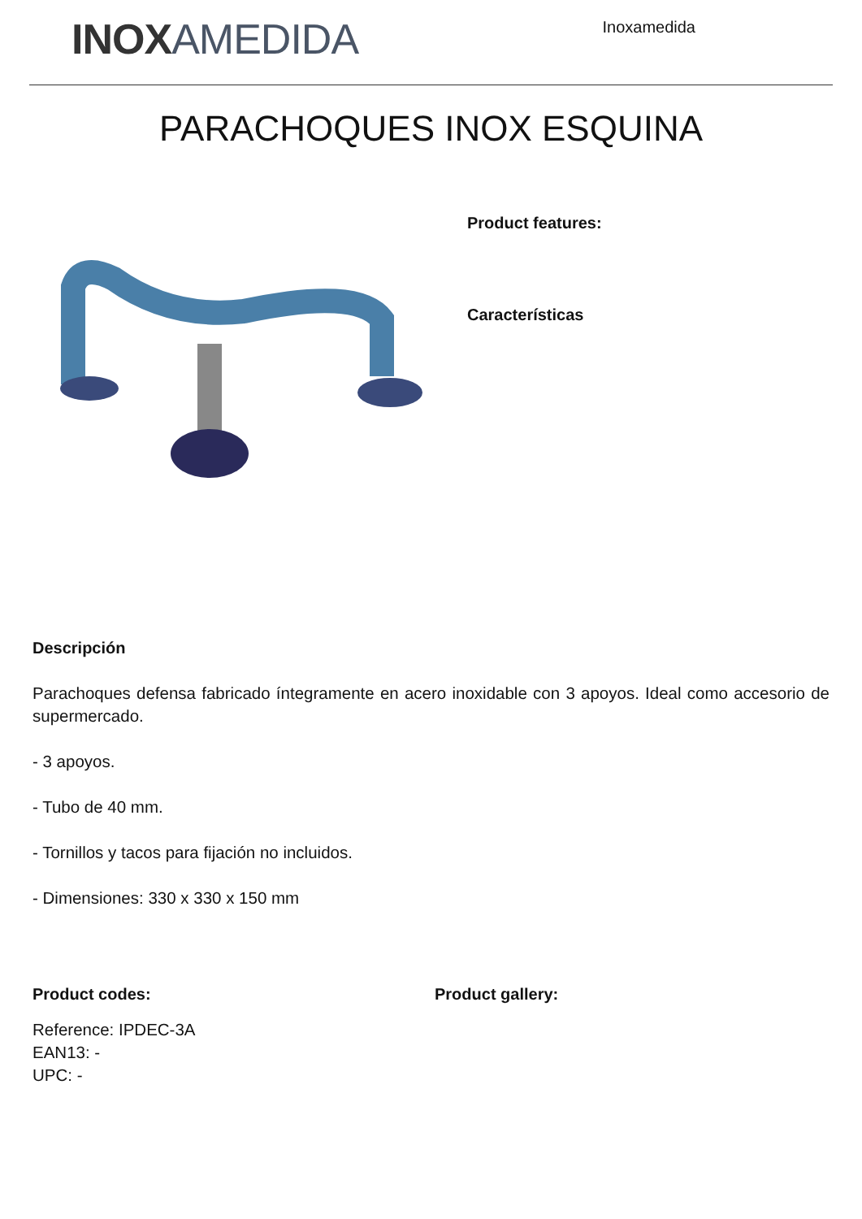INOX AMEDIDA
Inoxamedida
PARACHOQUES INOX ESQUINA
Product features:
Características
Descripción
Parachoques defensa fabricado íntegramente en acero inoxidable con 3 apoyos. Ideal como accesorio de supermercado.
- 3 apoyos.
- Tubo de 40 mm.
- Tornillos y tacos para fijación no incluidos.
- Dimensiones: 330 x 330 x 150 mm
Product codes:
Reference: IPDEC-3A
EAN13: -
UPC: -
Product gallery: